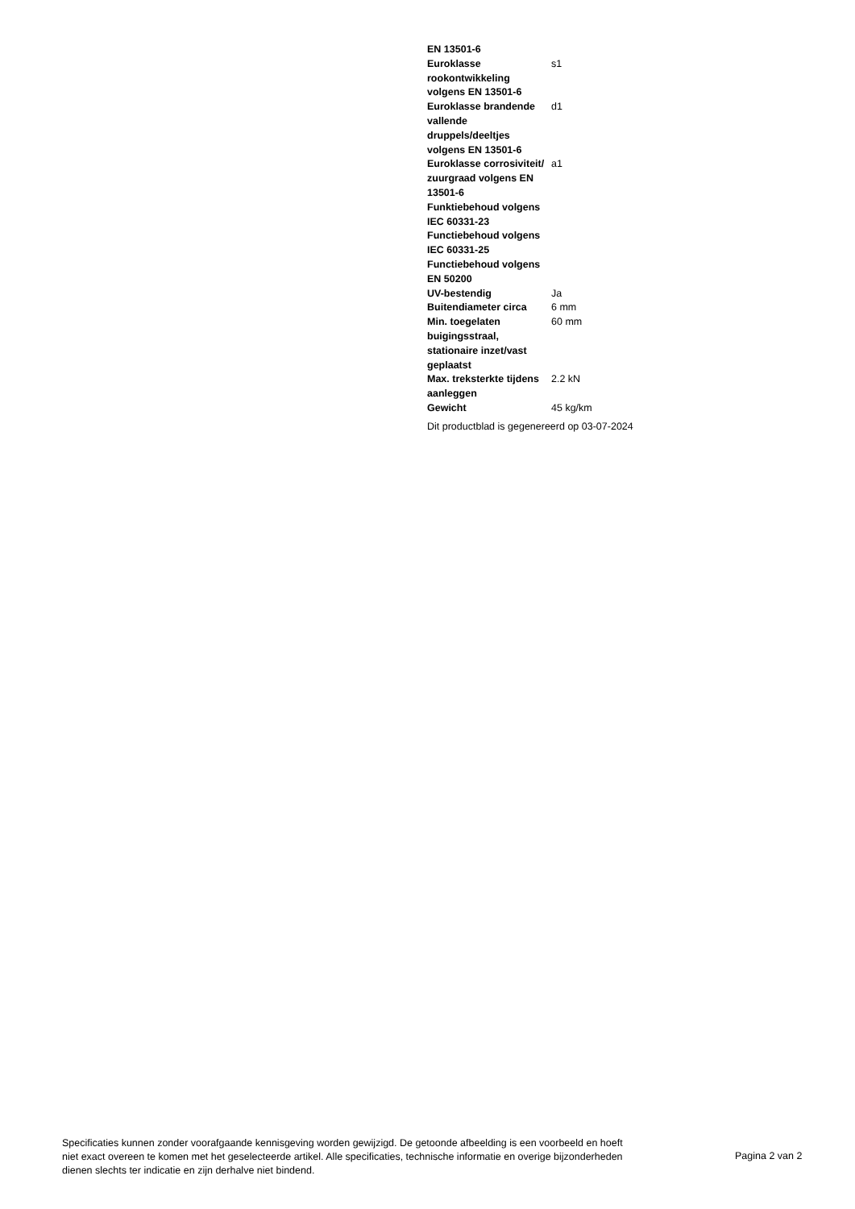| EN 13501-6 | |
| Euroklasse rookontwikkeling volgens EN 13501-6 | s1 |
| Euroklasse brandende vallende druppels/deeltjes volgens EN 13501-6 | d1 |
| Euroklasse corrosiviteit/ zuurgraad volgens EN 13501-6 | a1 |
| Funktiebehoud volgens IEC 60331-23 | |
| Functiebehoud volgens IEC 60331-25 | |
| Functiebehoud volgens EN 50200 | |
| UV-bestendig | Ja |
| Buitendiameter circa | 6 mm |
| Min. toegelaten buigingsstraal, stationaire inzet/vast geplaatst | 60 mm |
| Max. treksterkte tijdens aanleggen | 2.2 kN |
| Gewicht | 45 kg/km |
Dit productblad is gegenereerd op 03-07-2024
Specificaties kunnen zonder voorafgaande kennisgeving worden gewijzigd. De getoonde afbeelding is een voorbeeld en hoeft niet exact overeen te komen met het geselecteerde artikel. Alle specificaties, technische informatie en overige bijzonderheden dienen slechts ter indicatie en zijn derhalve niet bindend.
Pagina 2 van 2